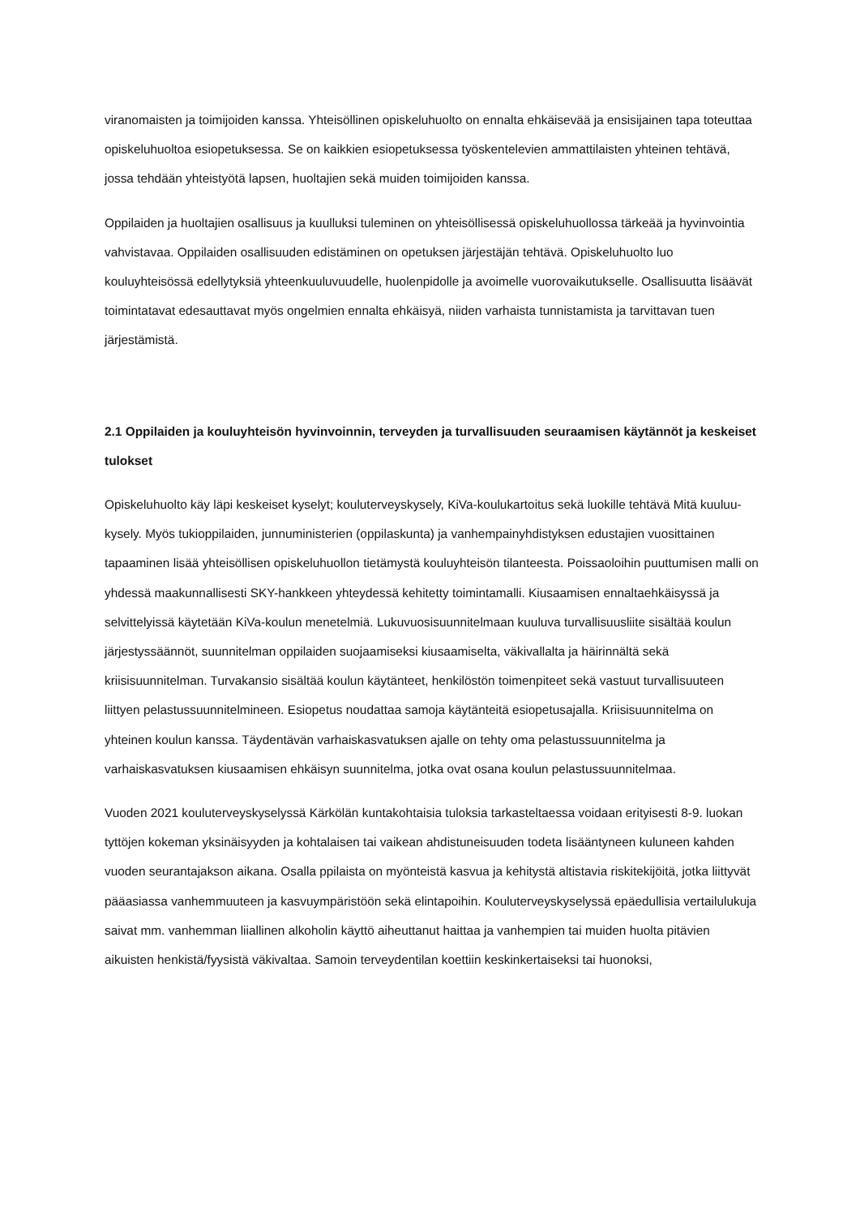viranomaisten ja toimijoiden kanssa. Yhteisöllinen opiskeluhuolto on ennalta ehkäisevää ja ensisijainen tapa toteuttaa opiskeluhuoltoa esiopetuksessa. Se on kaikkien esiopetuksessa työskentelevien ammattilaisten yhteinen tehtävä, jossa tehdään yhteistyötä lapsen, huoltajien sekä muiden toimijoiden kanssa.
Oppilaiden ja huoltajien osallisuus ja kuulluksi tuleminen on yhteisöllisessä opiskeluhuollossa tärkeää ja hyvinvointia vahvistavaa. Oppilaiden osallisuuden edistäminen on opetuksen järjestäjän tehtävä. Opiskeluhuolto luo kouluyhteisössä edellytyksiä yhteenkuuluvuudelle, huolenpidolle ja avoimelle vuorovaikutukselle. Osallisuutta lisäävät toimintatavat edesauttavat myös ongelmien ennalta ehkäisyä, niiden varhaista tunnistamista ja tarvittavan tuen järjestämistä.
2.1 Oppilaiden ja kouluyhteisön hyvinvoinnin, terveyden ja turvallisuuden seuraamisen käytännöt ja keskeiset tulokset
Opiskeluhuolto käy läpi keskeiset kyselyt; kouluterveyskysely, KiVa-koulukartoitus sekä luokille tehtävä Mitä kuuluu-kysely. Myös tukioppilaiden, junnuministerien (oppilaskunta) ja vanhempainyhdistyksen edustajien vuosittainen tapaaminen lisää yhteisöllisen opiskeluhuollon tietämystä kouluyhteisön tilanteesta. Poissaoloihin puuttumisen malli on yhdessä maakunnallisesti SKY-hankkeen yhteydessä kehitetty toimintamalli. Kiusaamisen ennaltaehkäisyssä ja selvittelyissä käytetään KiVa-koulun menetelmiä. Lukuvuosisuunnitelmaan kuuluva turvallisuusliite sisältää koulun järjestyssäännöt, suunnitelman oppilaiden suojaamiseksi kiusaamiselta, väkivallalta ja häirinnältä sekä kriisisuunnitelman. Turvakansio sisältää koulun käytänteet, henkilöstön toimenpiteet sekä vastuut turvallisuuteen liittyen pelastussuunnitelmineen. Esiopetus noudattaa samoja käytänteitä esiopetusajalla. Kriisisuunnitelma on yhteinen koulun kanssa. Täydentävän varhaiskasvatuksen ajalle on tehty oma pelastussuunnitelma ja varhaiskasvatuksen kiusaamisen ehkäisyn suunnitelma, jotka ovat osana koulun pelastussuunnitelmaa.
Vuoden 2021 kouluterveyskyselyssä Kärkölän kuntakohtaisia tuloksia tarkasteltaessa voidaan erityisesti 8-9. luokan tyttöjen kokeman yksinäisyyden ja kohtalaisen tai vaikean ahdistuneisuuden todeta lisääntyneen kuluneen kahden vuoden seurantajakson aikana. Osalla ppilaista on myönteistä kasvua ja kehitystä altistavia riskitekijöitä, jotka liittyvät pääasiassa vanhemmuuteen ja kasvuympäristöön sekä elintapoihin. Kouluterveyskyselyssä epäedullisia vertailulukuja saivat mm. vanhemman liiallinen alkoholin käyttö aiheuttanut haittaa ja vanhempien tai muiden huolta pitävien aikuisten henkistä/fyysistä väkivaltaa. Samoin terveydentilan koettiin keskinkertaiseksi tai huonoksi,